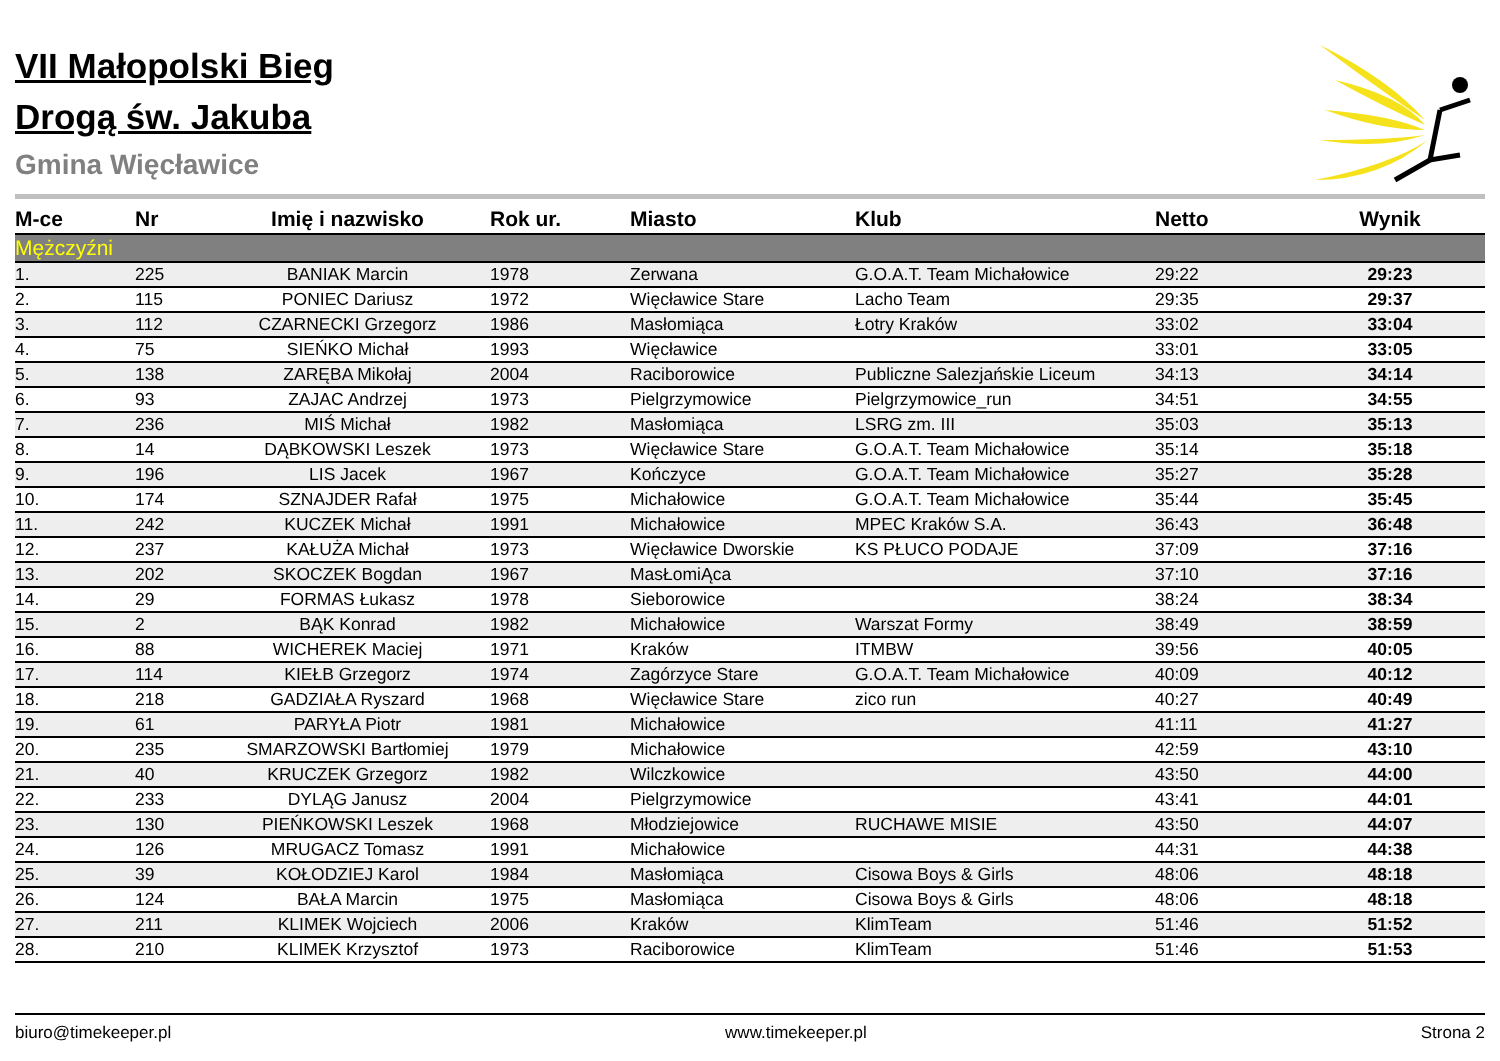VII Małopolski Bieg
Drogą św. Jakuba
Gmina Więcławice
| M-ce | Nr | Imię i nazwisko | Rok ur. | Miasto | Klub | Netto | Wynik |
| --- | --- | --- | --- | --- | --- | --- | --- |
| Mężczyźni | | | | | | | |
| 1. | 225 | BANIAK Marcin | 1978 | Zerwana | G.O.A.T. Team Michałowice | 29:22 | 29:23 |
| 2. | 115 | PONIEC Dariusz | 1972 | Więcławice Stare | Lacho Team | 29:35 | 29:37 |
| 3. | 112 | CZARNECKI Grzegorz | 1986 | Masłomiąca | Łotry Kraków | 33:02 | 33:04 |
| 4. | 75 | SIEŃKO Michał | 1993 | Więcławice | | 33:01 | 33:05 |
| 5. | 138 | ZARĘBA Mikołaj | 2004 | Raciborowice | Publiczne Salezjańskie Liceum | 34:13 | 34:14 |
| 6. | 93 | ZAJAC Andrzej | 1973 | Pielgrzymowice | Pielgrzymowice_run | 34:51 | 34:55 |
| 7. | 236 | MIŚ Michał | 1982 | Masłomiąca | LSRG zm. III | 35:03 | 35:13 |
| 8. | 14 | DĄBKOWSKI Leszek | 1973 | Więcławice Stare | G.O.A.T. Team Michałowice | 35:14 | 35:18 |
| 9. | 196 | LIS Jacek | 1967 | Kończyce | G.O.A.T. Team Michałowice | 35:27 | 35:28 |
| 10. | 174 | SZNAJDER Rafał | 1975 | Michałowice | G.O.A.T. Team Michałowice | 35:44 | 35:45 |
| 11. | 242 | KUCZEK Michał | 1991 | Michałowice | MPEC Kraków S.A. | 36:43 | 36:48 |
| 12. | 237 | KAŁUŻA Michał | 1973 | Więcławice Dworskie | KS PŁUCO PODAJE | 37:09 | 37:16 |
| 13. | 202 | SKOCZEK Bogdan | 1967 | MasŁomiĄca | | 37:10 | 37:16 |
| 14. | 29 | FORMAS Łukasz | 1978 | Sieborowice | | 38:24 | 38:34 |
| 15. | 2 | BĄK Konrad | 1982 | Michałowice | Warszat Formy | 38:49 | 38:59 |
| 16. | 88 | WICHEREK Maciej | 1971 | Kraków | ITMBW | 39:56 | 40:05 |
| 17. | 114 | KIEŁB Grzegorz | 1974 | Zagórzyce Stare | G.O.A.T. Team Michałowice | 40:09 | 40:12 |
| 18. | 218 | GADZIAŁA Ryszard | 1968 | Więcławice Stare | zico run | 40:27 | 40:49 |
| 19. | 61 | PARYŁA Piotr | 1981 | Michałowice | | 41:11 | 41:27 |
| 20. | 235 | SMARZOWSKI Bartłomiej | 1979 | Michałowice | | 42:59 | 43:10 |
| 21. | 40 | KRUCZEK Grzegorz | 1982 | Wilczkowice | | 43:50 | 44:00 |
| 22. | 233 | DYLĄG Janusz | 2004 | Pielgrzymowice | | 43:41 | 44:01 |
| 23. | 130 | PIEŃKOWSKI Leszek | 1968 | Młodziejowice | RUCHAWE MISIE | 43:50 | 44:07 |
| 24. | 126 | MRUGACZ Tomasz | 1991 | Michałowice | | 44:31 | 44:38 |
| 25. | 39 | KOŁODZIEJ Karol | 1984 | Masłomiąca | Cisowa Boys & Girls | 48:06 | 48:18 |
| 26. | 124 | BAŁA Marcin | 1975 | Masłomiąca | Cisowa Boys & Girls | 48:06 | 48:18 |
| 27. | 211 | KLIMEK Wojciech | 2006 | Kraków | KlimTeam | 51:46 | 51:52 |
| 28. | 210 | KLIMEK Krzysztof | 1973 | Raciborowice | KlimTeam | 51:46 | 51:53 |
biuro@timekeeper.pl www.timekeeper.pl Strona 2